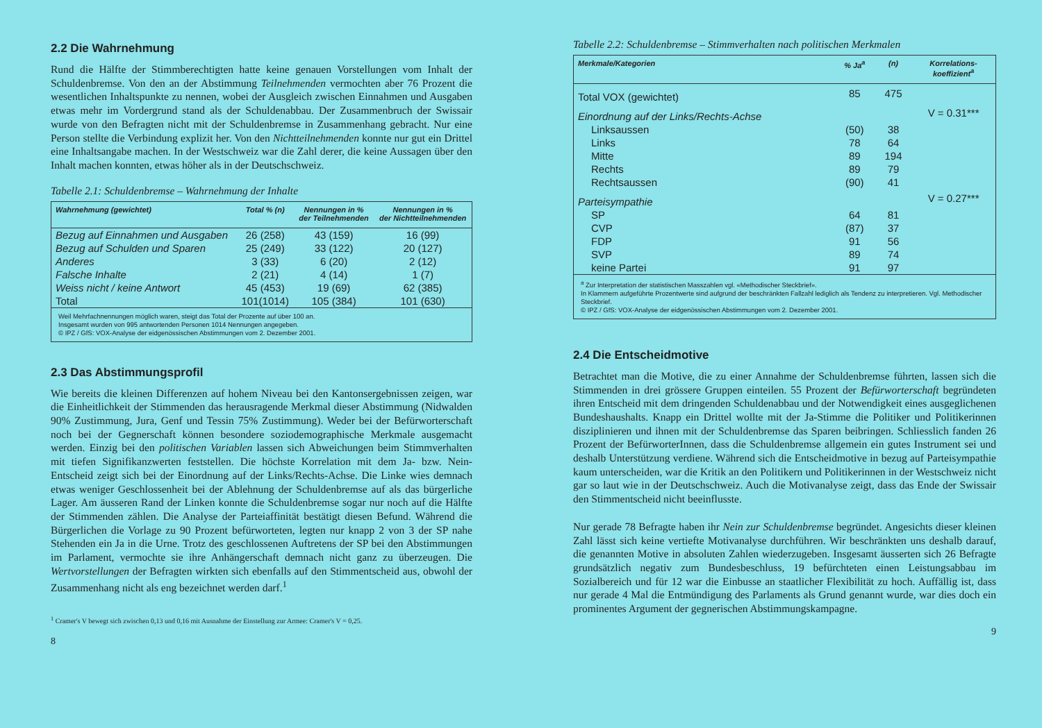2.2 Die Wahrnehmung
Rund die Hälfte der Stimmberechtigten hatte keine genauen Vorstellungen vom Inhalt der Schuldenbremse. Von den an der Abstimmung Teilnehmenden vermochten aber 76 Prozent die wesentlichen Inhaltspunkte zu nennen, wobei der Ausgleich zwischen Einnahmen und Ausgaben etwas mehr im Vordergrund stand als der Schuldenabbau. Der Zusammenbruch der Swissair wurde von den Befragten nicht mit der Schuldenbremse in Zusammenhang gebracht. Nur eine Person stellte die Verbindung explizit her. Von den Nichtteilnehmenden konnte nur gut ein Drittel eine Inhaltsangabe machen. In der Westschweiz war die Zahl derer, die keine Aussagen über den Inhalt machen konnten, etwas höher als in der Deutschschweiz.
Tabelle 2.1: Schuldenbremse – Wahrnehmung der Inhalte
| Wahrnehmung (gewichtet) | Total % (n) | Nennungen in % der Teilnehmenden | Nennungen in % der Nichtteilnehmenden |
| --- | --- | --- | --- |
| Bezug auf Einnahmen und Ausgaben | 26 (258) | 43 (159) | 16 (99) |
| Bezug auf Schulden und Sparen | 25 (249) | 33 (122) | 20 (127) |
| Anderes | 3 (33) | 6 (20) | 2 (12) |
| Falsche Inhalte | 2 (21) | 4 (14) | 1 (7) |
| Weiss nicht / keine Antwort | 45 (453) | 19 (69) | 62 (385) |
| Total | 101(1014) | 105 (384) | 101 (630) |
| Weil Mehrfachnennungen möglich waren, steigt das Total der Prozente auf über 100 an. Insgesamt wurden von 995 antwortenden Personen 1014 Nennungen angegeben. © IPZ / GfS: VOX-Analyse der eidgenössischen Abstimmungen vom 2. Dezember 2001. | | | |
2.3 Das Abstimmungsprofil
Wie bereits die kleinen Differenzen auf hohem Niveau bei den Kantonsergebnissen zeigen, war die Einheitlichkeit der Stimmenden das herausragende Merkmal dieser Abstimmung (Nidwalden 90% Zustimmung, Jura, Genf und Tessin 75% Zustimmung). Weder bei der Befürworterschaft noch bei der Gegnerschaft können besondere soziodemographische Merkmale ausgemacht werden. Einzig bei den politischen Variablen lassen sich Abweichungen beim Stimmverhalten mit tiefen Signifikanzwerten feststellen. Die höchste Korrelation mit dem Ja- bzw. Nein-Entscheid zeigt sich bei der Einordnung auf der Links/Rechts-Achse. Die Linke wies demnach etwas weniger Geschlossenheit bei der Ablehnung der Schuldenbremse auf als das bürgerliche Lager. Am äusseren Rand der Linken konnte die Schuldenbremse sogar nur noch auf die Hälfte der Stimmenden zählen. Die Analyse der Parteiaffinität bestätigt diesen Befund. Während die Bürgerlichen die Vorlage zu 90 Prozent befürworteten, legten nur knapp 2 von 3 der SP nahe Stehenden ein Ja in die Urne. Trotz des geschlossenen Auftretens der SP bei den Abstimmungen im Parlament, vermochte sie ihre Anhängerschaft demnach nicht ganz zu überzeugen. Die Wertvorstellungen der Befragten wirkten sich ebenfalls auf den Stimmentscheid aus, obwohl der Zusammenhang nicht als eng bezeichnet werden darf.<sup>1</sup>
<sup>1</sup> Cramer's V bewegt sich zwischen 0,13 und 0,16 mit Ausnahme der Einstellung zur Armee: Cramer's V = 0,25.
8
Tabelle 2.2: Schuldenbremse – Stimmverhalten nach politischen Merkmalen
| Merkmale/Kategorien | % Ja<sup>a</sup> | (n) | Korrelations- koeffizient<sup>a</sup> |
| --- | --- | --- | --- |
| Total VOX (gewichtet) | 85 | 475 | |
| Einordnung auf der Links/Rechts-Achse | | | V = 0.31*** |
| Linksaussen | (50) | 38 | |
| Links | 78 | 64 | |
| Mitte | 89 | 194 | |
| Rechts | 89 | 79 | |
| Rechtsaussen | (90) | 41 | |
| Parteisympathie | | | V = 0.27*** |
| SP | 64 | 81 | |
| CVP | (87) | 37 | |
| FDP | 91 | 56 | |
| SVP | 89 | 74 | |
| keine Partei | 91 | 97 | |
| <sup>a</sup> Zur Interpretation der statistischen Masszahlen vgl. «Methodischer Steckbrief». In Klammern aufgeführte Prozentwerte sind aufgrund der beschränkten Fallzahl lediglich als Tendenz zu interpretieren. Vgl. Methodischer Steckbrief. © IPZ / GfS: VOX-Analyse der eidgenössischen Abstimmungen vom 2. Dezember 2001. | | | |
2.4 Die Entscheidmotive
Betrachtet man die Motive, die zu einer Annahme der Schuldenbremse führten, lassen sich die Stimmenden in drei grössere Gruppen einteilen. 55 Prozent der Befürworterschaft begründeten ihren Entscheid mit dem dringenden Schuldenabbau und der Notwendigkeit eines ausgeglichenen Bundeshaushalts. Knapp ein Drittel wollte mit der Ja-Stimme die Politiker und Politikerinnen disziplinieren und ihnen mit der Schuldenbremse das Sparen beibringen. Schliesslich fanden 26 Prozent der BefürworterInnen, dass die Schuldenbremse allgemein ein gutes Instrument sei und deshalb Unterstützung verdiene. Während sich die Entscheidmotive in bezug auf Parteisympathie kaum unterscheiden, war die Kritik an den Politikern und Politikerinnen in der Westschweiz nicht gar so laut wie in der Deutschschweiz. Auch die Motivanalyse zeigt, dass das Ende der Swissair den Stimmentscheid nicht beeinflusste.
Nur gerade 78 Befragte haben ihr Nein zur Schuldenbremse begründet. Angesichts dieser kleinen Zahl lässt sich keine vertiefte Motivanalyse durchführen. Wir beschränkten uns deshalb darauf, die genannten Motive in absoluten Zahlen wiederzugeben. Insgesamt äusserten sich 26 Befragte grundsätzlich negativ zum Bundesbeschluss, 19 befürchteten einen Leistungsabbau im Sozialbereich und für 12 war die Einbusse an staatlicher Flexibilität zu hoch. Auffällig ist, dass nur gerade 4 Mal die Entmündigung des Parlaments als Grund genannt wurde, war dies doch ein prominentes Argument der gegnerischen Abstimmungskampagne.
9